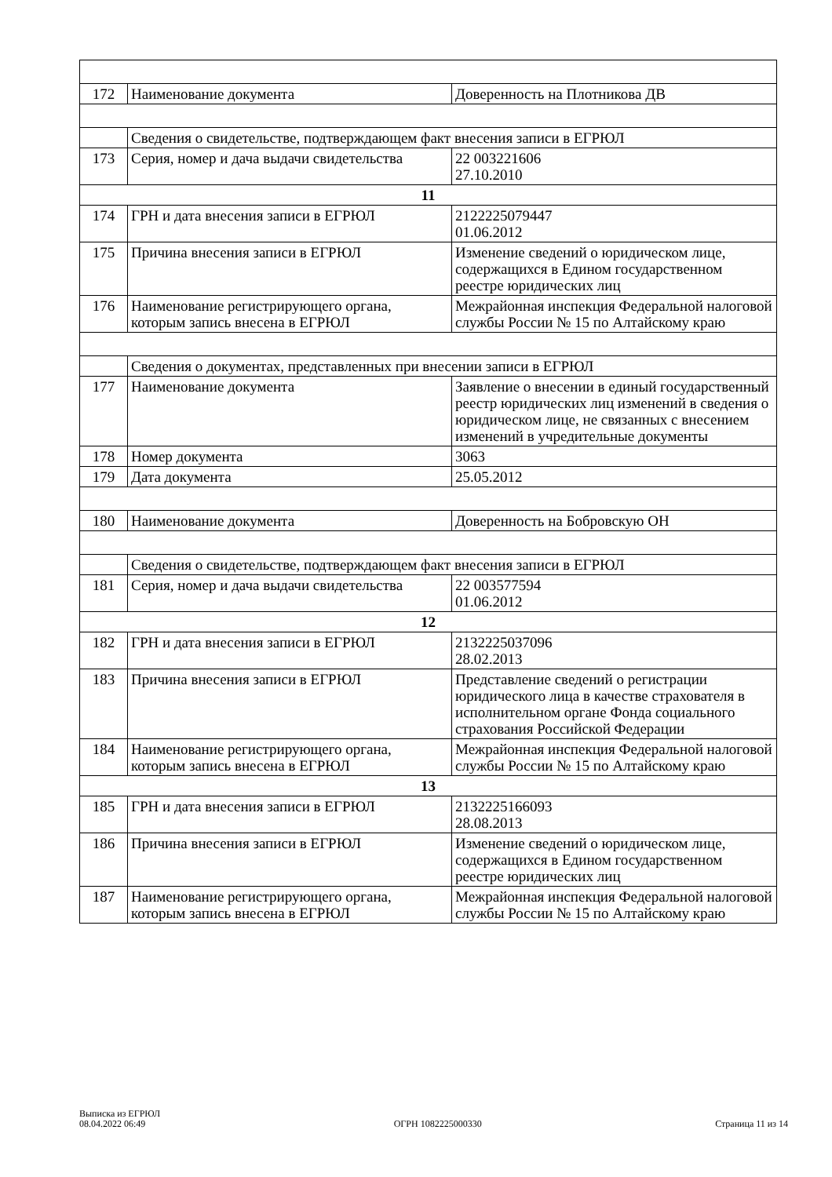| 172 | Наименование документа | Доверенность на Плотникова ДВ |
| | Сведения о свидетельстве, подтверждающем факт внесения записи в ЕГРЮЛ | |
| 173 | Серия, номер и дача выдачи свидетельства | 22 003221606 27.10.2010 |
| 11 | | |
| 174 | ГРН и дата внесения записи в ЕГРЮЛ | 2122225079447 01.06.2012 |
| 175 | Причина внесения записи в ЕГРЮЛ | Изменение сведений о юридическом лице, содержащихся в Едином государственном реестре юридических лиц |
| 176 | Наименование регистрирующего органа, которым запись внесена в ЕГРЮЛ | Межрайонная инспекция Федеральной налоговой службы России № 15 по Алтайскому краю |
| | Сведения о документах, представленных при внесении записи в ЕГРЮЛ | |
| 177 | Наименование документа | Заявление о внесении в единый государственный реестр юридических лиц изменений в сведения о юридическом лице, не связанных с внесением изменений в учредительные документы |
| 178 | Номер документа | 3063 |
| 179 | Дата документа | 25.05.2012 |
| 180 | Наименование документа | Доверенность на Бобровскую ОН |
| | Сведения о свидетельстве, подтверждающем факт внесения записи в ЕГРЮЛ | |
| 181 | Серия, номер и дача выдачи свидетельства | 22 003577594 01.06.2012 |
| 12 | | |
| 182 | ГРН и дата внесения записи в ЕГРЮЛ | 2132225037096 28.02.2013 |
| 183 | Причина внесения записи в ЕГРЮЛ | Представление сведений о регистрации юридического лица в качестве страхователя в исполнительном органе Фонда социального страхования Российской Федерации |
| 184 | Наименование регистрирующего органа, которым запись внесена в ЕГРЮЛ | Межрайонная инспекция Федеральной налоговой службы России № 15 по Алтайскому краю |
| 13 | | |
| 185 | ГРН и дата внесения записи в ЕГРЮЛ | 2132225166093 28.08.2013 |
| 186 | Причина внесения записи в ЕГРЮЛ | Изменение сведений о юридическом лице, содержащихся в Едином государственном реестре юридических лиц |
| 187 | Наименование регистрирующего органа, которым запись внесена в ЕГРЮЛ | Межрайонная инспекция Федеральной налоговой службы России № 15 по Алтайскому краю |
Выписка из ЕГРЮЛ
08.04.2022 06:49
ОГРН 1082225000330
Страница 11 из 14